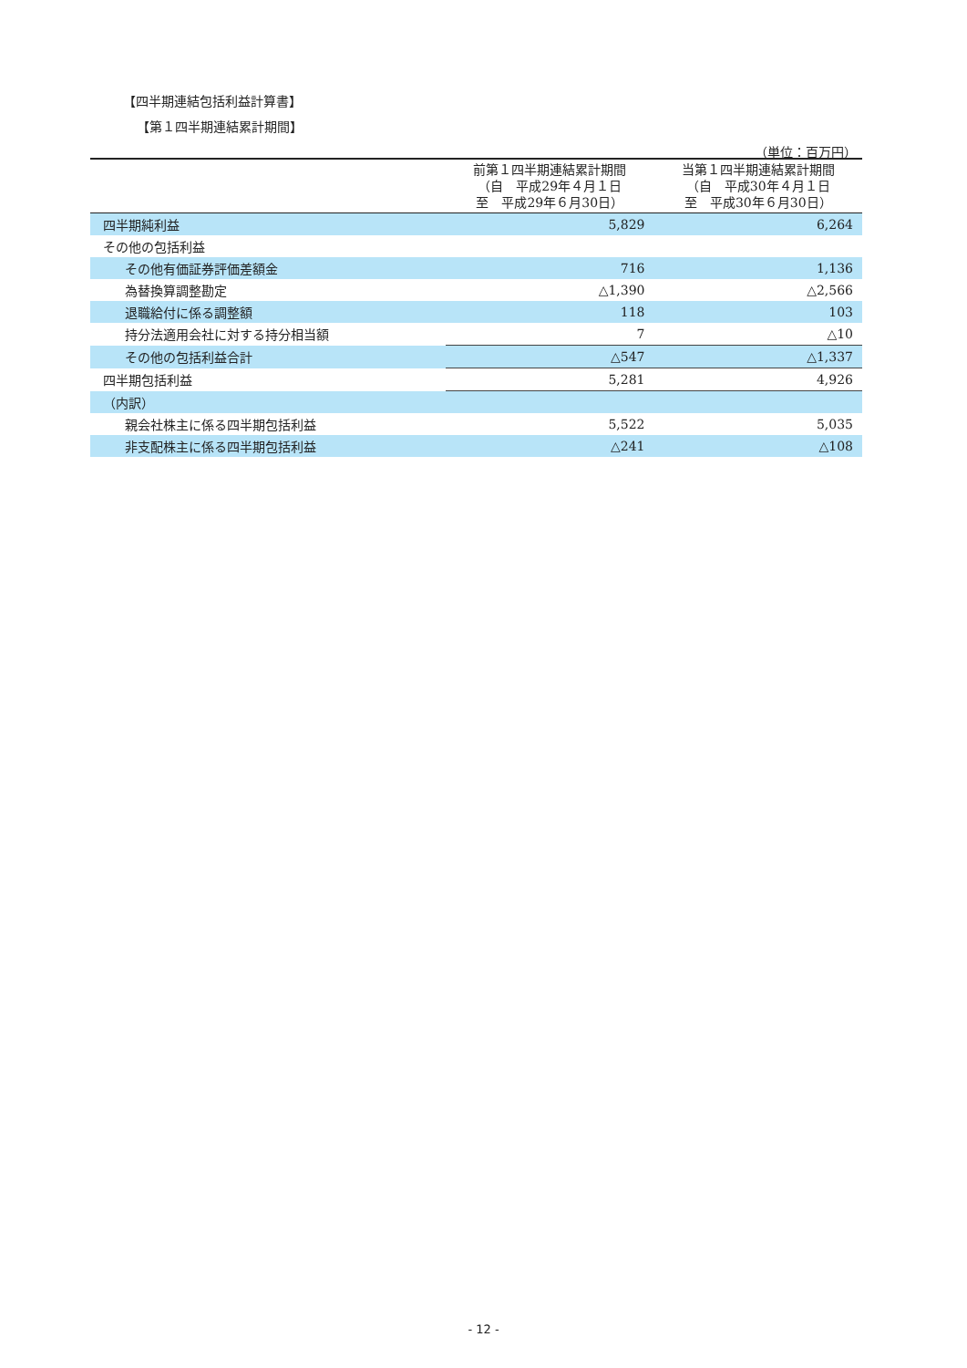【四半期連結包括利益計算書】
【第１四半期連結累計期間】
（単位：百万円）
| | 前第１四半期連結累計期間 （自 平成29年４月１日 至 平成29年６月30日） | 当第１四半期連結累計期間 （自 平成30年４月１日 至 平成30年６月30日） |
| --- | --- | --- |
| 四半期純利益 | 5,829 | 6,264 |
| その他の包括利益 | | |
| その他有価証券評価差額金 | 716 | 1,136 |
| 為替換算調整勘定 | △1,390 | △2,566 |
| 退職給付に係る調整額 | 118 | 103 |
| 持分法適用会社に対する持分相当額 | 7 | △10 |
| その他の包括利益合計 | △547 | △1,337 |
| 四半期包括利益 | 5,281 | 4,926 |
| （内訳） | | |
| 親会社株主に係る四半期包括利益 | 5,522 | 5,035 |
| 非支配株主に係る四半期包括利益 | △241 | △108 |
- 12 -